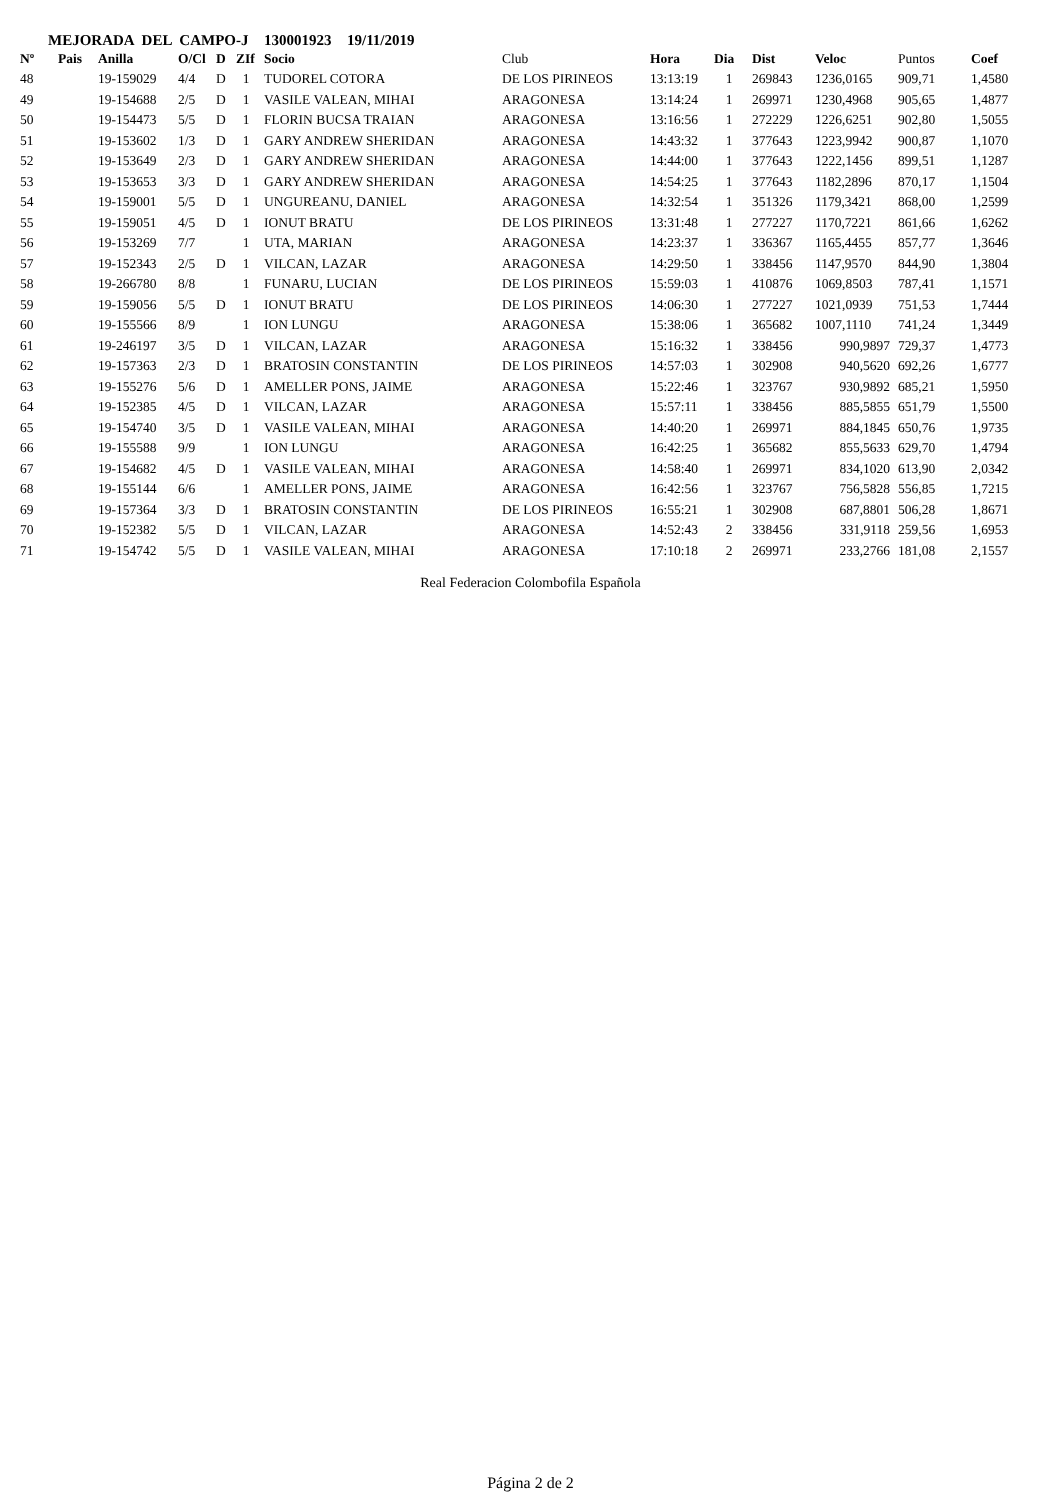MEJORADA DEL CAMPO-J 130001923 19/11/2019
| Nº | Pais | Anilla | O/Cl | D | ZIf | Socio | Club | Hora | Dia | Dist | Veloc | Puntos | Coef |
| --- | --- | --- | --- | --- | --- | --- | --- | --- | --- | --- | --- | --- | --- |
| 48 | | 19-159029 | 4/4 | D | 1 | TUDOREL COTORA | DE LOS PIRINEOS | 13:13:19 | 1 | 269843 | 1236,0165 | 909,71 | 1,4580 |
| 49 | | 19-154688 | 2/5 | D | 1 | VASILE VALEAN, MIHAI | ARAGONESA | 13:14:24 | 1 | 269971 | 1230,4968 | 905,65 | 1,4877 |
| 50 | | 19-154473 | 5/5 | D | 1 | FLORIN BUCSA TRAIAN | ARAGONESA | 13:16:56 | 1 | 272229 | 1226,6251 | 902,80 | 1,5055 |
| 51 | | 19-153602 | 1/3 | D | 1 | GARY ANDREW SHERIDAN | ARAGONESA | 14:43:32 | 1 | 377643 | 1223,9942 | 900,87 | 1,1070 |
| 52 | | 19-153649 | 2/3 | D | 1 | GARY ANDREW SHERIDAN | ARAGONESA | 14:44:00 | 1 | 377643 | 1222,1456 | 899,51 | 1,1287 |
| 53 | | 19-153653 | 3/3 | D | 1 | GARY ANDREW SHERIDAN | ARAGONESA | 14:54:25 | 1 | 377643 | 1182,2896 | 870,17 | 1,1504 |
| 54 | | 19-159001 | 5/5 | D | 1 | UNGUREANU, DANIEL | ARAGONESA | 14:32:54 | 1 | 351326 | 1179,3421 | 868,00 | 1,2599 |
| 55 | | 19-159051 | 4/5 | D | 1 | IONUT BRATU | DE LOS PIRINEOS | 13:31:48 | 1 | 277227 | 1170,7221 | 861,66 | 1,6262 |
| 56 | | 19-153269 | 7/7 | | 1 | UTA, MARIAN | ARAGONESA | 14:23:37 | 1 | 336367 | 1165,4455 | 857,77 | 1,3646 |
| 57 | | 19-152343 | 2/5 | D | 1 | VILCAN, LAZAR | ARAGONESA | 14:29:50 | 1 | 338456 | 1147,9570 | 844,90 | 1,3804 |
| 58 | | 19-266780 | 8/8 | | 1 | FUNARU, LUCIAN | DE LOS PIRINEOS | 15:59:03 | 1 | 410876 | 1069,8503 | 787,41 | 1,1571 |
| 59 | | 19-159056 | 5/5 | D | 1 | IONUT BRATU | DE LOS PIRINEOS | 14:06:30 | 1 | 277227 | 1021,0939 | 751,53 | 1,7444 |
| 60 | | 19-155566 | 8/9 | | 1 | ION LUNGU | ARAGONESA | 15:38:06 | 1 | 365682 | 1007,1110 | 741,24 | 1,3449 |
| 61 | | 19-246197 | 3/5 | D | 1 | VILCAN, LAZAR | ARAGONESA | 15:16:32 | 1 | 338456 | 990,9897 | 729,37 | 1,4773 |
| 62 | | 19-157363 | 2/3 | D | 1 | BRATOSIN CONSTANTIN | DE LOS PIRINEOS | 14:57:03 | 1 | 302908 | 940,5620 | 692,26 | 1,6777 |
| 63 | | 19-155276 | 5/6 | D | 1 | AMELLER PONS, JAIME | ARAGONESA | 15:22:46 | 1 | 323767 | 930,9892 | 685,21 | 1,5950 |
| 64 | | 19-152385 | 4/5 | D | 1 | VILCAN, LAZAR | ARAGONESA | 15:57:11 | 1 | 338456 | 885,5855 | 651,79 | 1,5500 |
| 65 | | 19-154740 | 3/5 | D | 1 | VASILE VALEAN, MIHAI | ARAGONESA | 14:40:20 | 1 | 269971 | 884,1845 | 650,76 | 1,9735 |
| 66 | | 19-155588 | 9/9 | | 1 | ION LUNGU | ARAGONESA | 16:42:25 | 1 | 365682 | 855,5633 | 629,70 | 1,4794 |
| 67 | | 19-154682 | 4/5 | D | 1 | VASILE VALEAN, MIHAI | ARAGONESA | 14:58:40 | 1 | 269971 | 834,1020 | 613,90 | 2,0342 |
| 68 | | 19-155144 | 6/6 | | 1 | AMELLER PONS, JAIME | ARAGONESA | 16:42:56 | 1 | 323767 | 756,5828 | 556,85 | 1,7215 |
| 69 | | 19-157364 | 3/3 | D | 1 | BRATOSIN CONSTANTIN | DE LOS PIRINEOS | 16:55:21 | 1 | 302908 | 687,8801 | 506,28 | 1,8671 |
| 70 | | 19-152382 | 5/5 | D | 1 | VILCAN, LAZAR | ARAGONESA | 14:52:43 | 2 | 338456 | 331,9118 | 259,56 | 1,6953 |
| 71 | | 19-154742 | 5/5 | D | 1 | VASILE VALEAN, MIHAI | ARAGONESA | 17:10:18 | 2 | 269971 | 233,2766 | 181,08 | 2,1557 |
Real Federacion Colombofila Española
Página 2 de 2